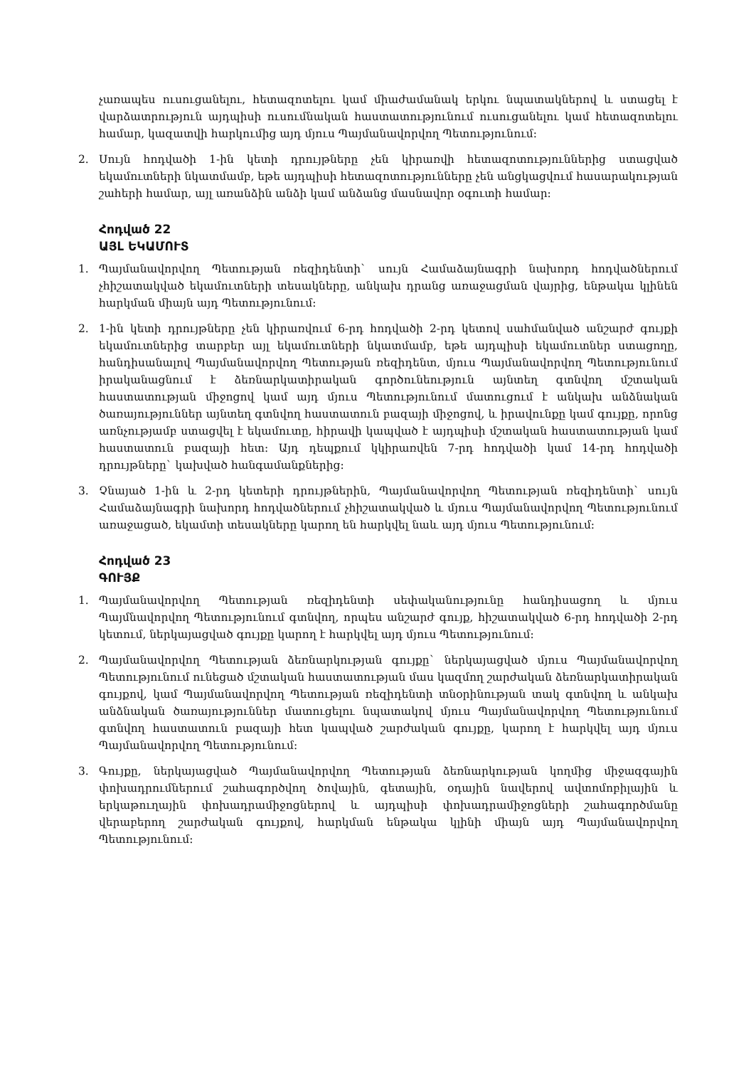չառապես ուսուցանելու, հետազոտելու կամ միաժամանակ երկու նպատակներով և ստացել է վարձատրություն այդպիսի ուսումնական հաստատությունում ուսուցանելու կամ հետազոտելու համար, կազատվի հարկումից այդ մյուս Պայմանավորվող Պետությունում:
2. Սույն հոդվածի 1-ին կետի դրույթները չեն կիրառվի հետազոտություններից ստացված եկամուտների նկատմամբ, եթե այդպիսի հետազոտությունները չեն անցկացվում հասարակության շահերի համար, այլ առանձին անձի կամ անձանց մասնավոր օգուտի համար:
Հոդված 22
ԱՅԼ ԵԿԱՄՈՒՏ
1. Պայմանավորվող Պետության ռեզիդենտի` սույն Համաձայնագրի նախորդ հոդվածներում չհիշատակված եկամուտների տեսակները, անկախ դրանց առաջացման վայրից, ենթակա կլինեն հարկման միայն այդ Պետությունում:
2. 1-ին կետի դրույթները չեն կիրառվում 6-րդ հոդվածի 2-րդ կետով սահմանված անշարժ գույքի եկամուտներից տարբեր այլ եկամուտների նկատմամբ, եթե այդպիսի եկամուտներ ստացողը, հանդիսանալով Պայմանավորվող Պետության ռեզիդենտ, մյուս Պայմանավորվող Պետությունում իրականացնում է ձեռնարկատիրական գործունեություն այնտեղ գտնվող մշտական հաստատության միջոցով կամ այդ մյուս Պետությունում մատուցում է անկախ անձնական ծառայություններ այնտեղ գտնվող հաստատուն բազայի միջոցով, և իրավունքը կամ գույքը, որոնց առնչությամբ ստացվել է եկամուտը, հիրավի կապված է այդպիսի մշտական հաստատության կամ հաստատուն բազայի հետ: Այդ դեպքում կկիրառվեն 7-րդ հոդվածի կամ 14-րդ հոդվածի դրույթները` կախված հանգամանքներից:
3. Չնայած 1-ին և 2-րդ կետերի դրույթներին, Պայմանավորվող Պետության ռեզիդենտի` սույն Համաձայնագրի նախորդ հոդվածներում չհիշատակված և մյուս Պայմանավորվող Պետությունում առաջացած, եկամտի տեսակները կարող են հարկվել նաև այդ մյուս Պետությունում:
Հոդված 23
ԳՈՒՅՔ
1. Պայմանավորվող Պետության ռեզիդենտի սեփականությունը հանդիսացող և մյուս Պայմնավորվող Պետությունում գտնվող, որպես անշարժ գույք, հիշատակված 6-րդ հոդվածի 2-րդ կետում, ներկայացված գույքը կարող է հարկվել այդ մյուս Պետությունում:
2. Պայմանավորվող Պետության ձեռնարկության գույքը` ներկայացված մյուս Պայմանավորվող Պետությունում ունեցած մշտական հաստատության մաս կազմող շարժական ձեռնարկատիրական գույքով, կամ Պայմանավորվող Պետության ռեզիդենտի տնօրինության տակ գտնվող և անկախ անձնական ծառայություններ մատուցելու նպատակով մյուս Պայմանավորվող Պետությունում գտնվող հաստատուն բազայի հետ կապված շարժական գույքը, կարող է հարկվել այդ մյուս Պայմանավորվող Պետությունում:
3. Գույքը, ներկայացված Պայմանավորվող Պետության ձեռնարկության կողմից միջազգային փոխադրումներում շահագործվող ծովային, գետային, օդային նավերով ավտոմոբիլային և երկաթուղային փոխադրամիջոցներով և այդպիսի փոխադրամիջոցների շահագործմանը վերաբերող շարժական գույքով, հարկման ենթակա կլինի միայն այդ Պայմանավորվող Պետությունում: